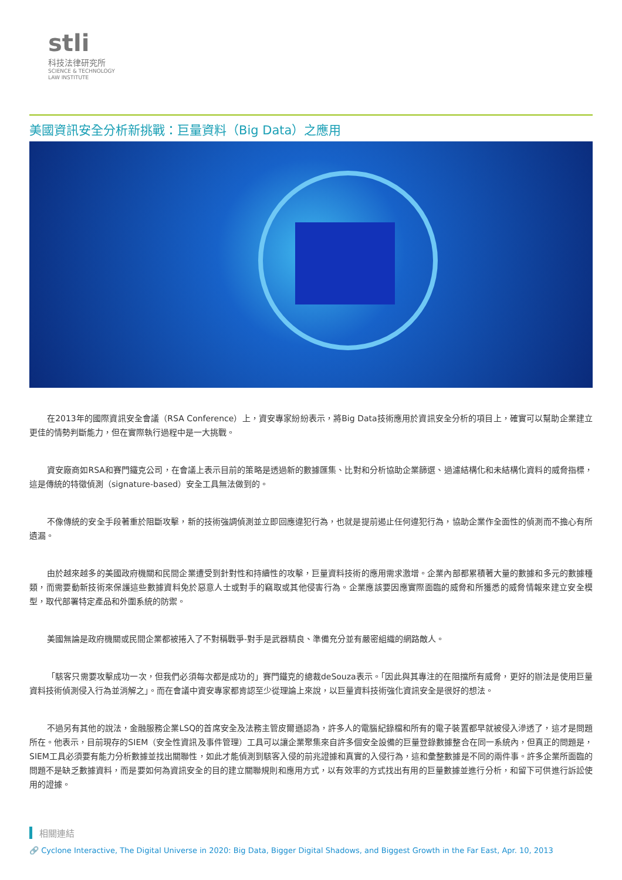stli
科技法律研究所
SCIENCE & TECHNOLOGY
LAW INSTITUTE
美國資訊安全分析新挑戰：巨量資料（Big Data）之應用
在2013年的國際資訊安全會議（RSA Conference）上，資安專家紛紛表示，將Big Data技術應用於資訊安全分析的項目上，確實可以幫助企業建立更佳的情勢判斷能力，但在實際執行過程中是一大挑戰。
資安廠商如RSA和賽門鐵克公司，在會議上表示目前的策略是透過新的數據匯集、比對和分析協助企業篩選、過濾結構化和未結構化資料的威脅指標，這是傳統的特徵偵測（signature-based）安全工具無法做到的。
不像傳統的安全手段著重於阻斷攻擊，新的技術強調偵測並立即回應違犯行為，也就是提前遏止任何違犯行為，協助企業作全面性的偵測而不擔心有所遺漏。
由於越來越多的美國政府機關和民間企業遭受到針對性和持續性的攻擊，巨量資料技術的應用需求激增。企業內部都累積著大量的數據和多元的數據種類，而需要動新技術來保護這些數據資料免於惡意人士或對手的竊取或其他侵害行為。企業應該要因應實際面臨的威脅和所獲悉的威脅情報來建立安全模型，取代部署特定產品和外圍系統的防禦。
美國無論是政府機關或民間企業都被捲入了不對稱戰爭-對手是武器精良、準備充分並有嚴密組織的網路敵人。
「駭客只需要攻擊成功一次，但我們必須每次都是成功的」賽門鐵克的總裁deSouza表示。「因此與其專注的在阻擋所有威脅，更好的辦法是使用巨量資料技術偵測侵入行為並消解之」。而在會議中資安專家都肯認至少從理論上來說，以巨量資料技術強化資訊安全是很好的想法。
不過另有其他的說法，金融服務企業LSQ的首席安全及法務主管皮爾遜認為，許多人的電腦紀錄檔和所有的電子裝置都早就被侵入滲透了，這才是問題所在。他表示，目前現存的SIEM（安全性資訊及事件管理）工具可以讓企業聚集來自許多個安全設備的巨量登錄數據整合在同一系統內，但真正的問題是，SIEM工具必須要有能力分析數據並找出關聯性，如此才能偵測到駭客入侵的前兆證據和真實的入侵行為，這和彙整數據是不同的兩件事。許多企業所面臨的問題不是缺乏數據資料，而是要如何為資訊安全的目的建立關聯規則和應用方式，以有效率的方式找出有用的巨量數據並進行分析，和留下可供進行訴訟使用的證據。
相關連結
🔗 Cyclone Interactive, The Digital Universe in 2020: Big Data, Bigger Digital Shadows, and Biggest Growth in the Far East, Apr. 10, 2013